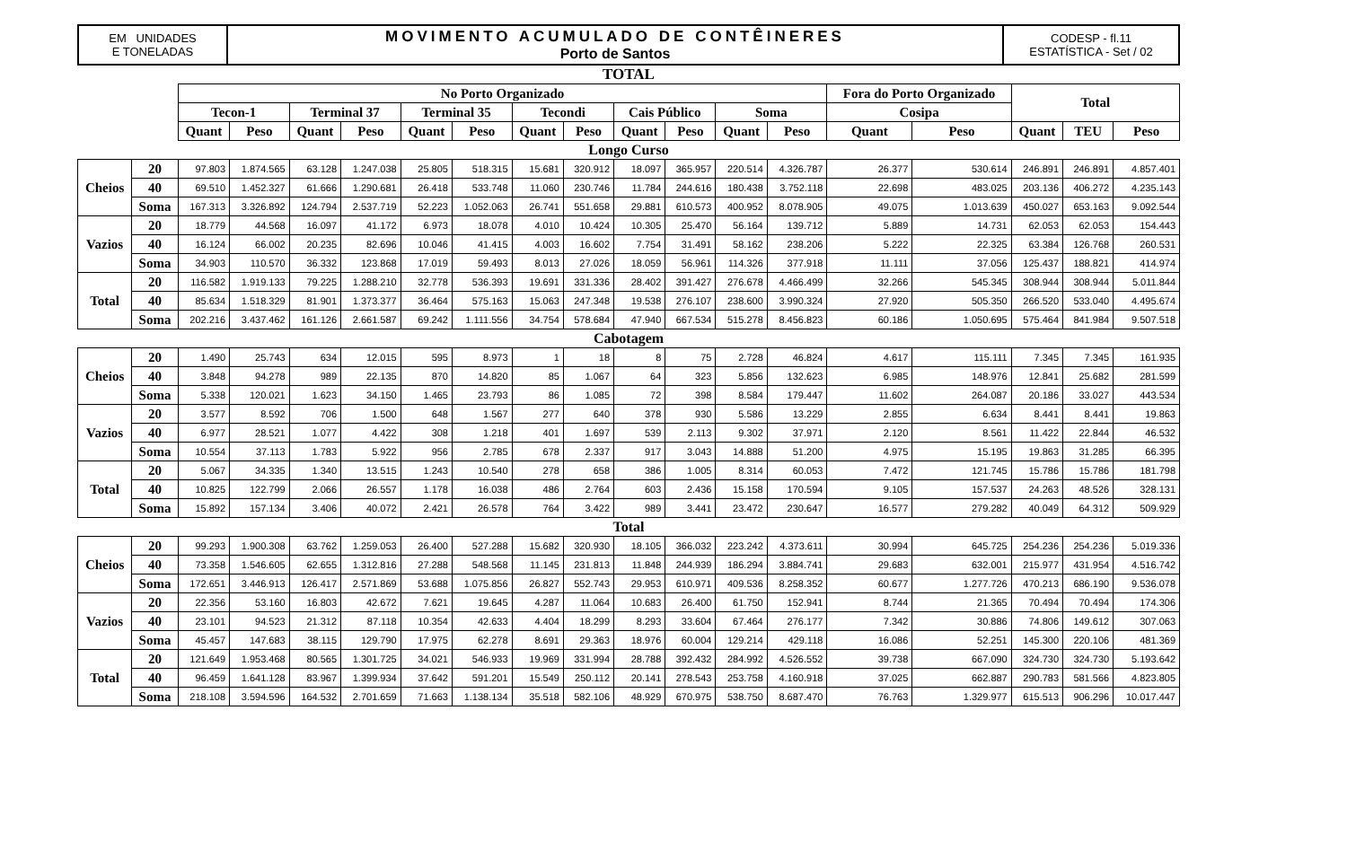| EM UNIDADES E TONELADAS | MOVIMENTO ACUMULADO DE CONTÊINERES Porto de Santos | CODESP - fl.11 ESTATÍSTICA - Set / 02 |
TOTAL
| | | No Porto Organizado | | | | | | | | | | | | Fora do Porto Organizado | | Total | | |
| --- | --- | --- | --- | --- | --- | --- | --- | --- | --- | --- | --- | --- | --- | --- | --- | --- | --- | --- |
| | | Tecon-1 | | Terminal 37 | | Terminal 35 | | Tecondi | | Cais Público | | Soma | | Cosipa | | | | |
| | | Quant | Peso | Quant | Peso | Quant | Peso | Quant | Peso | Quant | Peso | Quant | Peso | Quant | Peso | Quant | TEU | Peso |
| Longo Curso | | | | | | | | | | | | | | | | | | |
| Cheios | 20 | 97.803 | 1.874.565 | 63.128 | 1.247.038 | 25.805 | 518.315 | 15.681 | 320.912 | 18.097 | 365.957 | 220.514 | 4.326.787 | 26.377 | 530.614 | 246.891 | 246.891 | 4.857.401 |
| | 40 | 69.510 | 1.452.327 | 61.666 | 1.290.681 | 26.418 | 533.748 | 11.060 | 230.746 | 11.784 | 244.616 | 180.438 | 3.752.118 | 22.698 | 483.025 | 203.136 | 406.272 | 4.235.143 |
| | Soma | 167.313 | 3.326.892 | 124.794 | 2.537.719 | 52.223 | 1.052.063 | 26.741 | 551.658 | 29.881 | 610.573 | 400.952 | 8.078.905 | 49.075 | 1.013.639 | 450.027 | 653.163 | 9.092.544 |
| Vazios | 20 | 18.779 | 44.568 | 16.097 | 41.172 | 6.973 | 18.078 | 4.010 | 10.424 | 10.305 | 25.470 | 56.164 | 139.712 | 5.889 | 14.731 | 62.053 | 62.053 | 154.443 |
| | 40 | 16.124 | 66.002 | 20.235 | 82.696 | 10.046 | 41.415 | 4.003 | 16.602 | 7.754 | 31.491 | 58.162 | 238.206 | 5.222 | 22.325 | 63.384 | 126.768 | 260.531 |
| | Soma | 34.903 | 110.570 | 36.332 | 123.868 | 17.019 | 59.493 | 8.013 | 27.026 | 18.059 | 56.961 | 114.326 | 377.918 | 11.111 | 37.056 | 125.437 | 188.821 | 414.974 |
| Total | 20 | 116.582 | 1.919.133 | 79.225 | 1.288.210 | 32.778 | 536.393 | 19.691 | 331.336 | 28.402 | 391.427 | 276.678 | 4.466.499 | 32.266 | 545.345 | 308.944 | 308.944 | 5.011.844 |
| | 40 | 85.634 | 1.518.329 | 81.901 | 1.373.377 | 36.464 | 575.163 | 15.063 | 247.348 | 19.538 | 276.107 | 238.600 | 3.990.324 | 27.920 | 505.350 | 266.520 | 533.040 | 4.495.674 |
| | Soma | 202.216 | 3.437.462 | 161.126 | 2.661.587 | 69.242 | 1.111.556 | 34.754 | 578.684 | 47.940 | 667.534 | 515.278 | 8.456.823 | 60.186 | 1.050.695 | 575.464 | 841.984 | 9.507.518 |
| Cabotagem | | | | | | | | | | | | | | | | | | |
| Cheios | 20 | 1.490 | 25.743 | 634 | 12.015 | 595 | 8.973 | 1 | 18 | 8 | 75 | 2.728 | 46.824 | 4.617 | 115.111 | 7.345 | 7.345 | 161.935 |
| | 40 | 3.848 | 94.278 | 989 | 22.135 | 870 | 14.820 | 85 | 1.067 | 64 | 323 | 5.856 | 132.623 | 6.985 | 148.976 | 12.841 | 25.682 | 281.599 |
| | Soma | 5.338 | 120.021 | 1.623 | 34.150 | 1.465 | 23.793 | 86 | 1.085 | 72 | 398 | 8.584 | 179.447 | 11.602 | 264.087 | 20.186 | 33.027 | 443.534 |
| Vazios | 20 | 3.577 | 8.592 | 706 | 1.500 | 648 | 1.567 | 277 | 640 | 378 | 930 | 5.586 | 13.229 | 2.855 | 6.634 | 8.441 | 8.441 | 19.863 |
| | 40 | 6.977 | 28.521 | 1.077 | 4.422 | 308 | 1.218 | 401 | 1.697 | 539 | 2.113 | 9.302 | 37.971 | 2.120 | 8.561 | 11.422 | 22.844 | 46.532 |
| | Soma | 10.554 | 37.113 | 1.783 | 5.922 | 956 | 2.785 | 678 | 2.337 | 917 | 3.043 | 14.888 | 51.200 | 4.975 | 15.195 | 19.863 | 31.285 | 66.395 |
| Total | 20 | 5.067 | 34.335 | 1.340 | 13.515 | 1.243 | 10.540 | 278 | 658 | 386 | 1.005 | 8.314 | 60.053 | 7.472 | 121.745 | 15.786 | 15.786 | 181.798 |
| | 40 | 10.825 | 122.799 | 2.066 | 26.557 | 1.178 | 16.038 | 486 | 2.764 | 603 | 2.436 | 15.158 | 170.594 | 9.105 | 157.537 | 24.263 | 48.526 | 328.131 |
| | Soma | 15.892 | 157.134 | 3.406 | 40.072 | 2.421 | 26.578 | 764 | 3.422 | 989 | 3.441 | 23.472 | 230.647 | 16.577 | 279.282 | 40.049 | 64.312 | 509.929 |
| Total | | | | | | | | | | | | | | | | | | |
| Cheios | 20 | 99.293 | 1.900.308 | 63.762 | 1.259.053 | 26.400 | 527.288 | 15.682 | 320.930 | 18.105 | 366.032 | 223.242 | 4.373.611 | 30.994 | 645.725 | 254.236 | 254.236 | 5.019.336 |
| | 40 | 73.358 | 1.546.605 | 62.655 | 1.312.816 | 27.288 | 548.568 | 11.145 | 231.813 | 11.848 | 244.939 | 186.294 | 3.884.741 | 29.683 | 632.001 | 215.977 | 431.954 | 4.516.742 |
| | Soma | 172.651 | 3.446.913 | 126.417 | 2.571.869 | 53.688 | 1.075.856 | 26.827 | 552.743 | 29.953 | 610.971 | 409.536 | 8.258.352 | 60.677 | 1.277.726 | 470.213 | 686.190 | 9.536.078 |
| Vazios | 20 | 22.356 | 53.160 | 16.803 | 42.672 | 7.621 | 19.645 | 4.287 | 11.064 | 10.683 | 26.400 | 61.750 | 152.941 | 8.744 | 21.365 | 70.494 | 70.494 | 174.306 |
| | 40 | 23.101 | 94.523 | 21.312 | 87.118 | 10.354 | 42.633 | 4.404 | 18.299 | 8.293 | 33.604 | 67.464 | 276.177 | 7.342 | 30.886 | 74.806 | 149.612 | 307.063 |
| | Soma | 45.457 | 147.683 | 38.115 | 129.790 | 17.975 | 62.278 | 8.691 | 29.363 | 18.976 | 60.004 | 129.214 | 429.118 | 16.086 | 52.251 | 145.300 | 220.106 | 481.369 |
| Total | 20 | 121.649 | 1.953.468 | 80.565 | 1.301.725 | 34.021 | 546.933 | 19.969 | 331.994 | 28.788 | 392.432 | 284.992 | 4.526.552 | 39.738 | 667.090 | 324.730 | 324.730 | 5.193.642 |
| | 40 | 96.459 | 1.641.128 | 83.967 | 1.399.934 | 37.642 | 591.201 | 15.549 | 250.112 | 20.141 | 278.543 | 253.758 | 4.160.918 | 37.025 | 662.887 | 290.783 | 581.566 | 4.823.805 |
| | Soma | 218.108 | 3.594.596 | 164.532 | 2.701.659 | 71.663 | 1.138.134 | 35.518 | 582.106 | 48.929 | 670.975 | 538.750 | 8.687.470 | 76.763 | 1.329.977 | 615.513 | 906.296 | 10.017.447 |